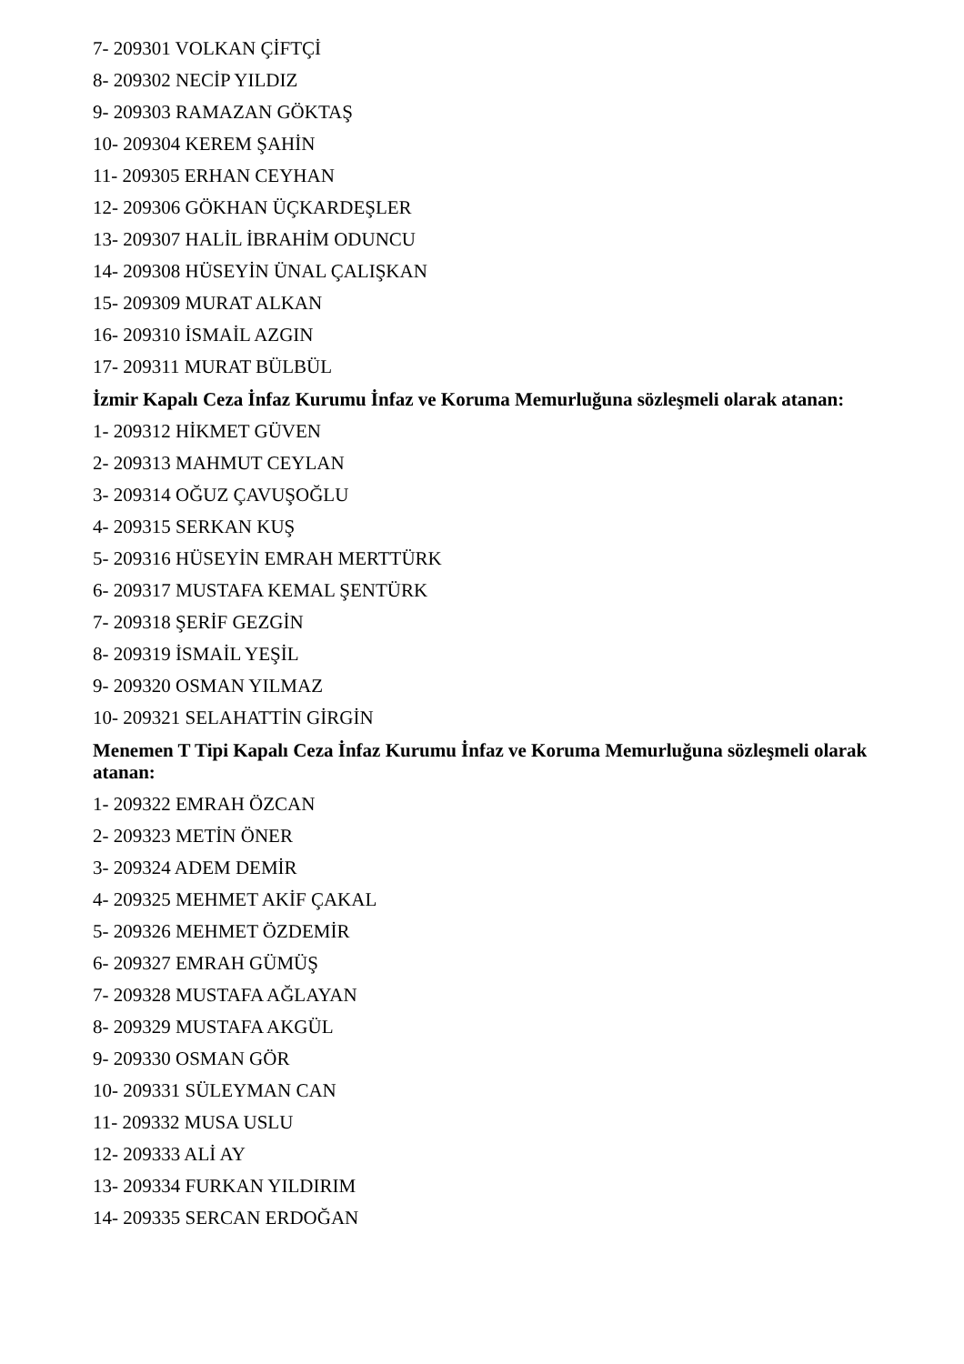7- 209301 VOLKAN ÇİFTÇİ
8- 209302 NECİP YILDIZ
9- 209303 RAMAZAN GÖKTAŞ
10- 209304 KEREM ŞAHİN
11- 209305 ERHAN CEYHAN
12- 209306 GÖKHAN ÜÇKARDEŞLER
13- 209307 HALİL İBRAHİM ODUNCU
14- 209308 HÜSEYİN ÜNAL ÇALIŞKAN
15- 209309 MURAT ALKAN
16- 209310 İSMAİL AZGIN
17- 209311 MURAT BÜLBÜL
İzmir Kapalı Ceza İnfaz Kurumu İnfaz ve Koruma Memurluğuna sözleşmeli olarak atanan:
1- 209312 HİKMET GÜVEN
2- 209313 MAHMUT CEYLAN
3- 209314 OĞUZ ÇAVUŞOĞLU
4- 209315 SERKAN KUŞ
5- 209316 HÜSEYİN EMRAH MERTTÜRK
6- 209317 MUSTAFA KEMAL ŞENTÜRK
7- 209318 ŞERİF GEZGİN
8- 209319 İSMAİL YEŞİL
9- 209320 OSMAN YILMAZ
10- 209321 SELAHATTİN GİRGİN
Menemen T Tipi Kapalı Ceza İnfaz Kurumu İnfaz ve Koruma Memurluğuna sözleşmeli olarak atanan:
1- 209322 EMRAH ÖZCAN
2- 209323 METİN ÖNER
3- 209324 ADEM DEMİR
4- 209325 MEHMET AKİF ÇAKAL
5- 209326 MEHMET ÖZDEMİR
6- 209327 EMRAH GÜMÜŞ
7- 209328 MUSTAFA AĞLAYAN
8- 209329 MUSTAFA AKGÜL
9- 209330 OSMAN GÖR
10- 209331 SÜLEYMAN CAN
11- 209332 MUSA USLU
12- 209333 ALİ AY
13- 209334 FURKAN YILDIRIM
14- 209335 SERCAN ERDOĞAN